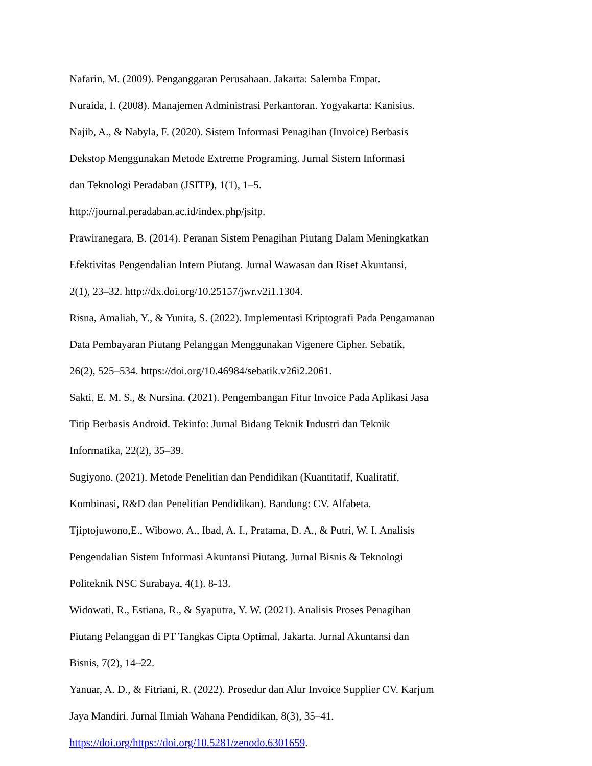Nafarin, M. (2009). Penganggaran Perusahaan. Jakarta: Salemba Empat.
Nuraida, I. (2008). Manajemen Administrasi Perkantoran. Yogyakarta: Kanisius.
Najib, A., & Nabyla, F. (2020). Sistem Informasi Penagihan (Invoice) Berbasis
Dekstop Menggunakan Metode Extreme Programing. Jurnal Sistem Informasi
dan Teknologi Peradaban (JSITP), 1(1), 1–5.
http://journal.peradaban.ac.id/index.php/jsitp.
Prawiranegara, B. (2014). Peranan Sistem Penagihan Piutang Dalam Meningkatkan
Efektivitas Pengendalian Intern Piutang. Jurnal Wawasan dan Riset Akuntansi,
2(1), 23–32. http://dx.doi.org/10.25157/jwr.v2i1.1304.
Risna, Amaliah, Y., & Yunita, S. (2022). Implementasi Kriptografi Pada Pengamanan
Data Pembayaran Piutang Pelanggan Menggunakan Vigenere Cipher. Sebatik,
26(2), 525–534. https://doi.org/10.46984/sebatik.v26i2.2061.
Sakti, E. M. S., & Nursina. (2021). Pengembangan Fitur Invoice Pada Aplikasi Jasa
Titip Berbasis Android. Tekinfo: Jurnal Bidang Teknik Industri dan Teknik
Informatika, 22(2), 35–39.
Sugiyono. (2021). Metode Penelitian dan Pendidikan (Kuantitatif, Kualitatif,
Kombinasi, R&D dan Penelitian Pendidikan). Bandung: CV. Alfabeta.
Tjiptojuwono,E., Wibowo, A., Ibad, A. I., Pratama, D. A., & Putri, W. I. Analisis
Pengendalian Sistem Informasi Akuntansi Piutang. Jurnal Bisnis & Teknologi
Politeknik NSC Surabaya, 4(1). 8-13.
Widowati, R., Estiana, R., & Syaputra, Y. W. (2021). Analisis Proses Penagihan
Piutang Pelanggan di PT Tangkas Cipta Optimal, Jakarta. Jurnal Akuntansi dan
Bisnis, 7(2), 14–22.
Yanuar, A. D., & Fitriani, R. (2022). Prosedur dan Alur Invoice Supplier CV. Karjum
Jaya Mandiri. Jurnal Ilmiah Wahana Pendidikan, 8(3), 35–41.
https://doi.org/https://doi.org/10.5281/zenodo.6301659.